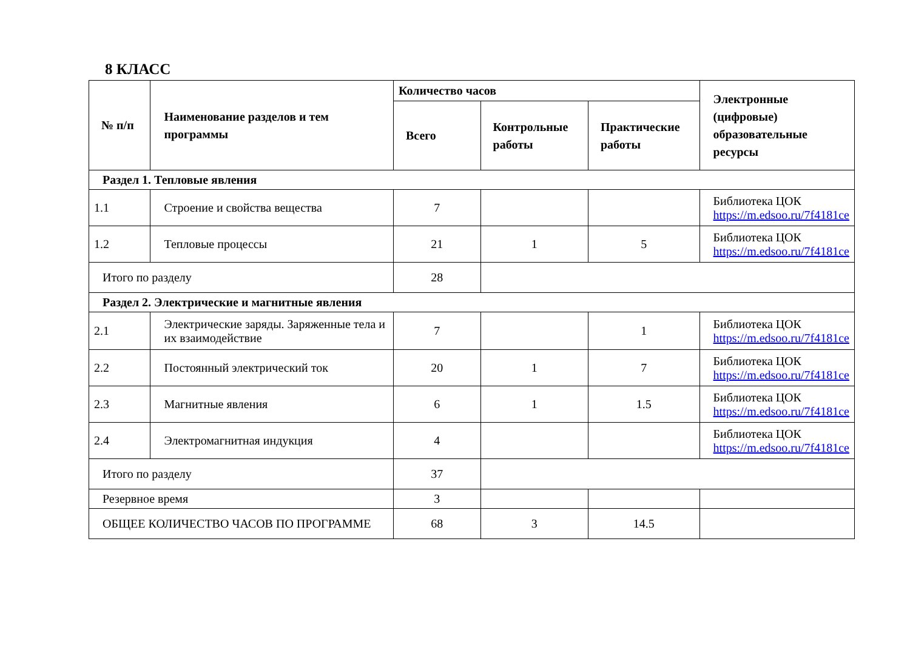8 КЛАСС
| № п/п | Наименование разделов и тем программы | Количество часов | | | Электронные (цифровые) образовательные ресурсы |
| --- | --- | --- | --- | --- | --- |
| | | Всего | Контрольные работы | Практические работы | |
| Раздел 1. Тепловые явления | | | | | |
| 1.1 | Строение и свойства вещества | 7 | | | Библиотека ЦОК https://m.edsoo.ru/7f4181ce |
| 1.2 | Тепловые процессы | 21 | 1 | 5 | Библиотека ЦОК https://m.edsoo.ru/7f4181ce |
| Итого по разделу | | 28 | | | |
| Раздел 2. Электрические и магнитные явления | | | | | |
| 2.1 | Электрические заряды. Заряженные тела и их взаимодействие | 7 | | 1 | Библиотека ЦОК https://m.edsoo.ru/7f4181ce |
| 2.2 | Постоянный электрический ток | 20 | 1 | 7 | Библиотека ЦОК https://m.edsoo.ru/7f4181ce |
| 2.3 | Магнитные явления | 6 | 1 | 1.5 | Библиотека ЦОК https://m.edsoo.ru/7f4181ce |
| 2.4 | Электромагнитная индукция | 4 | | | Библиотека ЦОК https://m.edsoo.ru/7f4181ce |
| Итого по разделу | | 37 | | | |
| Резервное время | | 3 | | | |
| ОБЩЕЕ КОЛИЧЕСТВО ЧАСОВ ПО ПРОГРАММЕ | | 68 | 3 | 14.5 | |